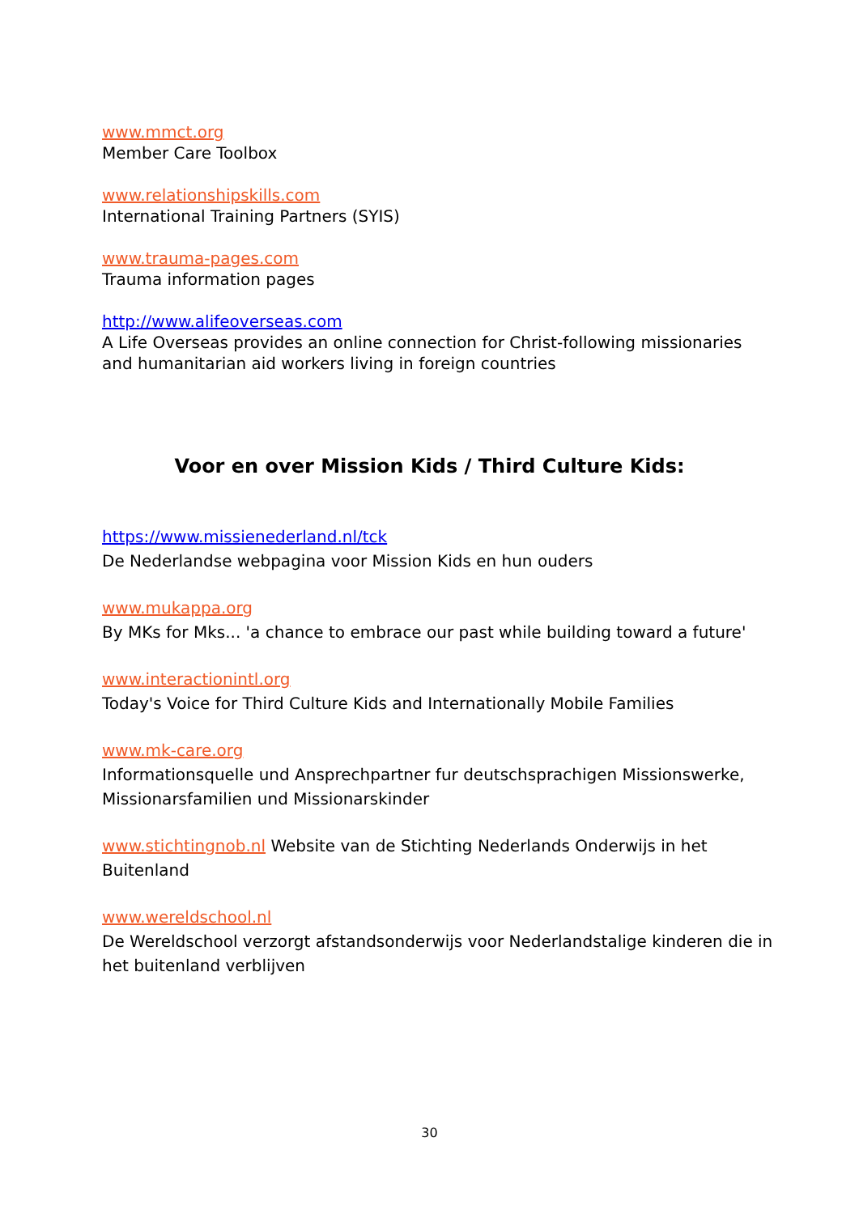www.mmct.org
Member Care Toolbox
www.relationshipskills.com
International Training Partners (SYIS)
www.trauma-pages.com
Trauma information pages
http://www.alifeoverseas.com
A Life Overseas provides an online connection for Christ-following missionaries and humanitarian aid workers living in foreign countries
Voor en over Mission Kids / Third Culture Kids:
https://www.missienederland.nl/tck
De Nederlandse webpagina voor Mission Kids en hun ouders
www.mukappa.org
By MKs for Mks... 'a chance to embrace our past while building toward a future'
www.interactionintl.org
Today's Voice for Third Culture Kids and Internationally Mobile Families
www.mk-care.org
Informationsquelle und Ansprechpartner fur deutschsprachigen Missionswerke, Missionarsfamilien und Missionarskinder
www.stichtingnob.nl Website van de Stichting Nederlands Onderwijs in het Buitenland
www.wereldschool.nl
De Wereldschool verzorgt afstandsonderwijs voor Nederlandstalige kinderen die in het buitenland verblijven
30